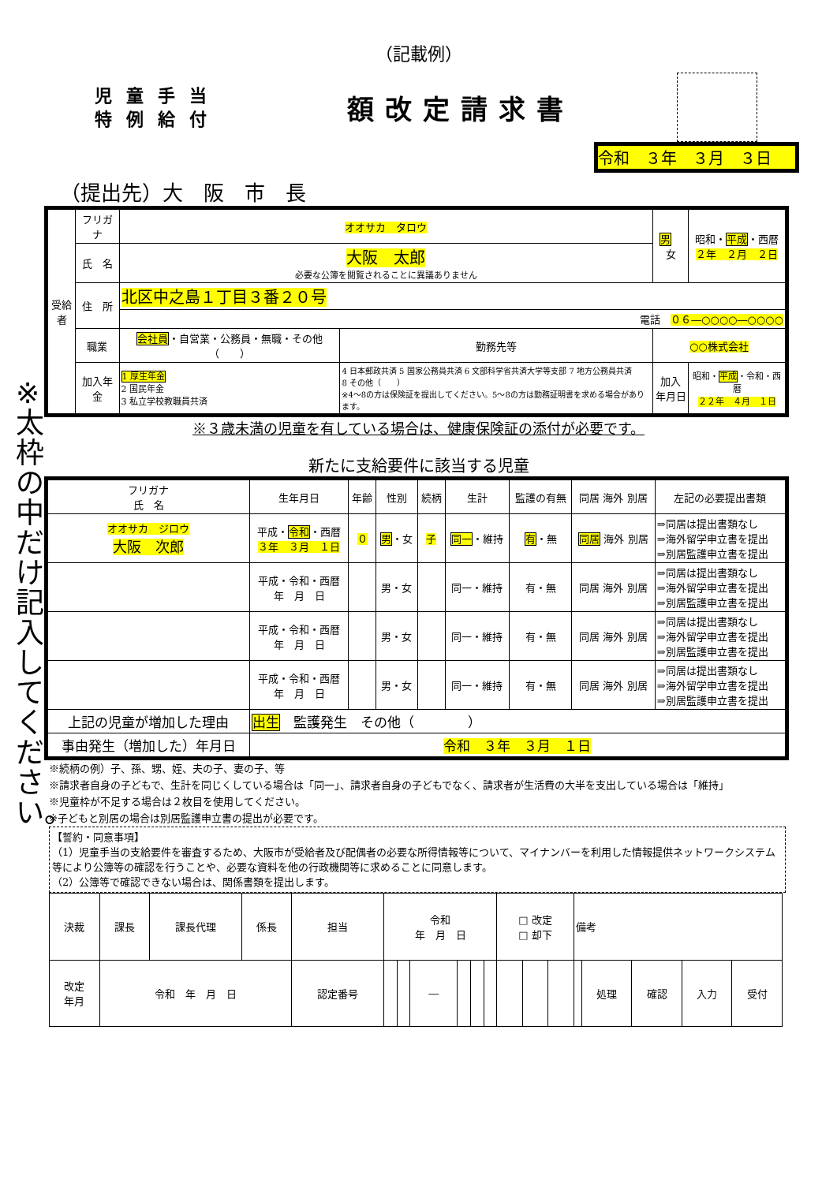（記載例）
児童手当
特例給付
額改定請求書
令和　３年　３月　３日
（提出先）大　阪　市　長
※太枠の中だけ記入してください。
| 受給者 | フリガナ | オオサカ タロウ | | | 男 女 | 昭和・ 平成 ・西暦 ２年 ２月 ２日 |
| | 氏 名 | 大阪 太郎 必要な公簿を閲覧されることに異議ありません | | | | |
| | 住 所 | 北区中之島１丁目３番２０号 | | | | |
| | | 電話 ０６―○○○○―○○○○ | | | | |
| | 職業 | 会社員 ・自営業・公務員・無職・その他（ ） | | 勤務先等 | ○○株式会社 | |
| | 加入年金 | 1 厚生年金 2 国民年金 3 私立学校教職員共済 | 4 日本郵政共済 5 国家公務員共済 6 文部科学省共済大学等支部 7 地方公務員共済 8 その他（ ） ※4～8の方は保険証を提出してください。5～8の方は勤務証明書を求める場合があります。 | | 加入 年月日 | 昭和・ 平成 ・令和・西暦 ２２年 ４月 １日 |
※３歳未満の児童を有している場合は、健康保険証の添付が必要です。
新たに支給要件に該当する児童
| フリガナ 氏 名 | 生年月日 | 年齢 | 性別 | 続柄 | 生計 | 監護の有無 | 同居 海外 別居 | 左記の必要提出書類 |
| オオサカ ジロウ 大阪 次郎 | 平成・ 令和 ・西暦 ３年 ３月 １日 | ０ | 男 ・女 | 子 | 同一 ・維持 | 有 ・無 | 同居 海外 別居 | ⇒同居は提出書類なし ⇒海外留学申立書を提出 ⇒別居監護申立書を提出 |
| | 平成・令和・西暦 年 月 日 | | 男・女 | | 同一・維持 | 有・無 | 同居 海外 別居 | ⇒同居は提出書類なし ⇒海外留学申立書を提出 ⇒別居監護申立書を提出 |
| | 平成・令和・西暦 年 月 日 | | 男・女 | | 同一・維持 | 有・無 | 同居 海外 別居 | ⇒同居は提出書類なし ⇒海外留学申立書を提出 ⇒別居監護申立書を提出 |
| | 平成・令和・西暦 年 月 日 | | 男・女 | | 同一・維持 | 有・無 | 同居 海外 別居 | ⇒同居は提出書類なし ⇒海外留学申立書を提出 ⇒別居監護申立書を提出 |
| 上記の児童が増加した理由 | 出生 監護発生 その他（ ） | | | | | | | |
| 事由発生（増加した）年月日 | 令和 ３年 ３月 １日 | | | | | | | |
※続柄の例）子、孫、甥、姪、夫の子、妻の子、等
※請求者自身の子どもで、生計を同じくしている場合は「同一」、請求者自身の子どもでなく、請求者が生活費の大半を支出している場合は「維持」
※児童枠が不足する場合は２枚目を使用してください。
※子どもと別居の場合は別居監護申立書の提出が必要です。
【誓約・同意事項】
（1）児童手当の支給要件を審査するため、大阪市が受給者及び配偶者の必要な所得情報等について、マイナンバーを利用した情報提供ネットワークシステム等により公簿等の確認を行うことや、必要な資料を他の行政機関等に求めることに同意します。
（2）公簿等で確認できない場合は、関係書類を提出します。
| 決裁 | 課長 | 課長代理 | 係長 | 担当 | 令和 年 月 日 | | | | | | □ 改定 □ 却下 | | | 備考 | | | | |
| 改定 年月 | 令和 年 月 日 | | | 認定番号 | | | ― | | | | | | | | 処理 | 確認 | 入力 | 受付 |